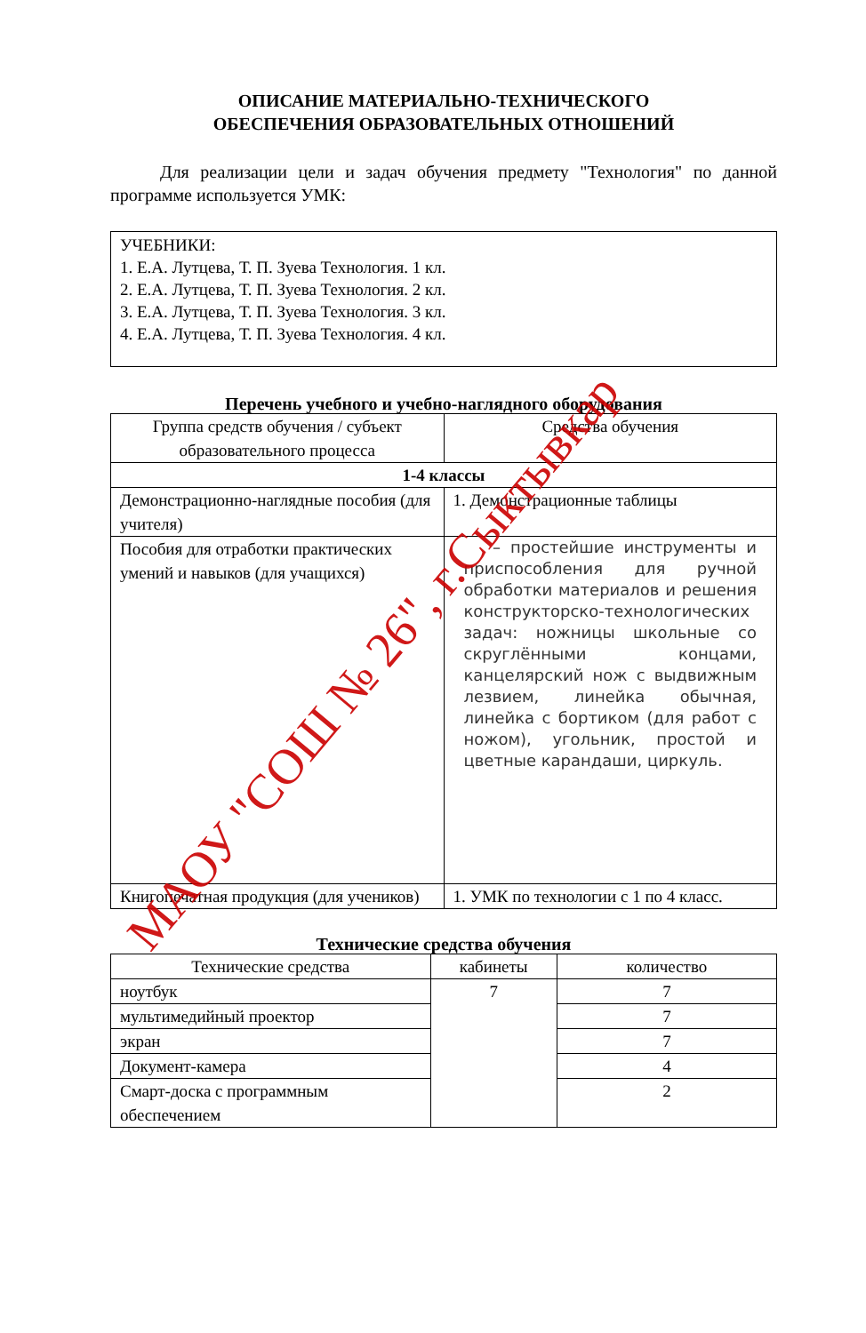ОПИСАНИЕ МАТЕРИАЛЬНО-ТЕХНИЧЕСКОГО
ОБЕСПЕЧЕНИЯ ОБРАЗОВАТЕЛЬНЫХ ОТНОШЕНИЙ
Для реализации цели и задач обучения предмету "Технология" по данной программе используется УМК:
УЧЕБНИКИ:
1. Е.А. Лутцева, Т. П. Зуева Технология. 1 кл.
2. Е.А. Лутцева, Т. П. Зуева Технология. 2 кл.
3. Е.А. Лутцева, Т. П. Зуева Технология. 3 кл.
4. Е.А. Лутцева, Т. П. Зуева Технология. 4 кл.
Перечень учебного и учебно-наглядного оборудования
| Группа средств обучения / субъект образовательного процесса | Средства обучения |
| --- | --- |
| 1-4 классы | |
| Демонстрационно-наглядные пособия (для учителя) | 1. Демонстрационные таблицы |
| Пособия для отработки практических умений и навыков (для учащихся) | – простейшие инструменты и приспособления для ручной обработки материалов и решения конструкторско-технологических задач: ножницы школьные со скруглёнными концами, канцелярский нож с выдвижным лезвием, линейка обычная, линейка с бортиком (для работ с ножом), угольник, простой и цветные карандаши, циркуль. |
| Книгопечатная продукция (для учеников) | 1. УМК по технологии с 1 по 4 класс. |
Технические средства обучения
| Технические средства | кабинеты | количество |
| --- | --- | --- |
| ноутбук | 7 | 7 |
| мультимедийный проектор | | 7 |
| экран | | 7 |
| Документ-камера | | 4 |
| Смарт-доска с программным обеспечением | | 2 |
МАОУ "СОШ № 26", г.Сыктывкар